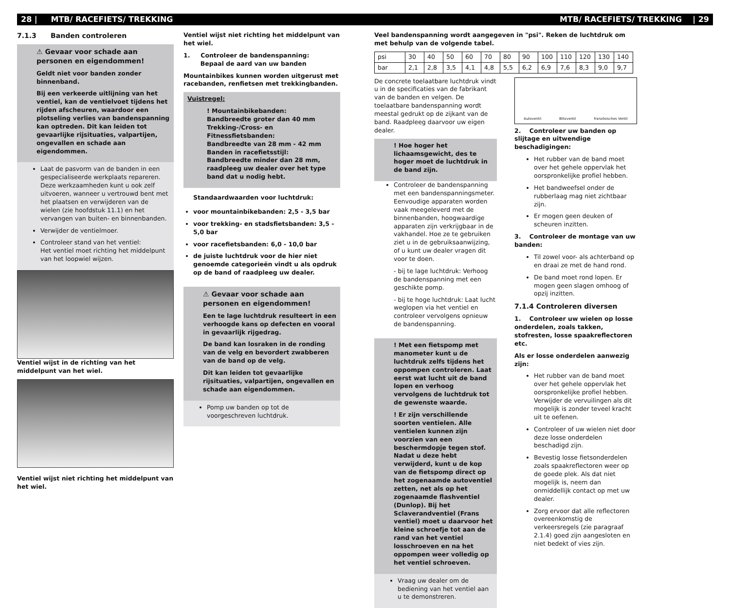28 | MTB/ RACEFIETS/ TREKKING MTB/ RACEFIETS/ TREKKING | 29
7.1.3 Banden controleren
⚠ Gevaar voor schade aan personen en eigendommen!
Geldt niet voor banden zonder binnenband.
Bij een verkeerde uitlijning van het ventiel, kan de ventielvoet tijdens het rijden afscheuren, waardoor een plotseling verlies van bandenspanning kan optreden. Dit kan leiden tot gevaarlijke rijsituaties, valpartijen, ongevallen en schade aan eigendommen.
Laat de pasvorm van de banden in een gespecialiseerde werkplaats repareren. Deze werkzaamheden kunt u ook zelf uitvoeren, wanneer u vertrouwd bent met het plaatsen en verwijderen van de wielen (zie hoofdstuk 11.1) en het vervangen van buiten- en binnenbanden.
Verwijder de ventielmoer.
Controleer stand van het ventiel:
Het ventiel moet richting het middelpunt van het loopwiel wijzen.
Ventiel wijst in de richting van het middelpunt van het wiel.
Ventiel wijst niet richting het middelpunt van het wiel.
Ventiel wijst niet richting het middelpunt van het wiel.
1. Controleer de bandenspanning:
Bepaal de aard van uw banden
Mountainbikes kunnen worden uitgerust met racebanden, renfietsen met trekkingbanden.
Vuistregel:
! Mountainbikebanden:
Bandbreedte groter dan 40 mm
Trekking-/Cross- en Fitnessfietsbanden:
Bandbreedte van 28 mm - 42 mm
Banden in racefietsstijl:
Bandbreedte minder dan 28 mm, raadpleeg uw dealer over het type band dat u nodig hebt.
Standaardwaarden voor luchtdruk:
voor mountainbikebanden: 2,5 - 3,5 bar
voor trekking- en stadsfietsbanden: 3,5 - 5,0 bar
voor racefietsbanden: 6,0 - 10,0 bar
de juiste luchtdruk voor de hier niet genoemde categorieën vindt u als opdruk op de band of raadpleeg uw dealer.
⚠ Gevaar voor schade aan personen en eigendommen!
Een te lage luchtdruk resulteert in een verhoogde kans op defecten en vooral in gevaarlijk rijgedrag.
De band kan losraken in de ronding van de velg en bevordert zwabberen van de band op de velg.
Dit kan leiden tot gevaarlijke rijsituaties, valpartijen, ongevallen en schade aan eigendommen.
Pomp uw banden op tot de voorgeschreven luchtdruk.
Veel bandenspanning wordt aangegeven in "psi". Reken de luchtdruk om met behulp van de volgende tabel.
| psi | 30 | 40 | 50 | 60 | 70 | 80 | 90 | 100 | 110 | 120 | 130 | 140 |
| bar | 2,1 | 2,8 | 3,5 | 4,1 | 4,8 | 5,5 | 6,2 | 6,9 | 7,6 | 8,3 | 9,0 | 9,7 |
De concrete toelaatbare luchtdruk vindt u in de specificaties van de fabrikant van de banden en velgen. De toelaatbare bandenspanning wordt meestal gedrukt op de zijkant van de band. Raadpleeg daarvoor uw eigen dealer.
! Hoe hoger het lichaamsgewicht, des te hoger moet de luchtdruk in de band zijn.
Controleer de bandenspanning met een bandenspanningsmeter. Eenvoudige apparaten worden vaak meegeleverd met de binnenbanden, hoogwaardige apparaten zijn verkrijgbaar in de vakhandel. Hoe ze te gebruiken ziet u in de gebruiksaanwijzing, of u kunt uw dealer vragen dit voor te doen.
- bij te lage luchtdruk: Verhoog de bandenspanning met een geschikte pomp.
- bij te hoge luchtdruk: Laat lucht weglopen via het ventiel en controleer vervolgens opnieuw de bandenspanning.
! Met een fietspomp met manometer kunt u de luchtdruk zelfs tijdens het oppompen controleren. Laat eerst wat lucht uit de band lopen en verhoog vervolgens de luchtdruk tot de gewenste waarde.
! Er zijn verschillende soorten ventielen. Alle ventielen kunnen zijn voorzien van een beschermdopje tegen stof. Nadat u deze hebt verwijderd, kunt u de kop van de fietspomp direct op het zogenaamde autoventiel zetten, net als op het zogenaamde flashventiel (Dunlop). Bij het Sclaverandventiel (Frans ventiel) moet u daarvoor het kleine schroefje tot aan de rand van het ventiel losschroeven en na het oppompen weer volledig op het ventiel schroeven.
Vraag uw dealer om de bediening van het ventiel aan u te demonstreren.
Autoventil Blitzventil französisches Ventil
2. Controleer uw banden op slijtage en uitwendige beschadigingen:
Het rubber van de band moet over het gehele oppervlak het oorspronkelijke profiel hebben.
Het bandweefsel onder de rubberlaag mag niet zichtbaar zijn.
Er mogen geen deuken of scheuren inzitten.
3. Controleer de montage van uw banden:
Til zowel voor- als achterband op en draai ze met de hand rond.
De band moet rond lopen. Er mogen geen slagen omhoog of opzij inzitten.
7.1.4 Controleren diversen
1. Controleer uw wielen op losse onderdelen, zoals takken, stofresten, losse spaakreflectoren etc.
Als er losse onderdelen aanwezig zijn:
Het rubber van de band moet over het gehele oppervlak het oorspronkelijke profiel hebben. Verwijder de vervuilingen als dit mogelijk is zonder teveel kracht uit te oefenen.
Controleer of uw wielen niet door deze losse onderdelen beschadigd zijn.
Bevestig losse fietsonderdelen zoals spaakreflectoren weer op de goede plek. Als dat niet mogelijk is, neem dan onmiddellijk contact op met uw dealer.
Zorg ervoor dat alle reflectoren overeenkomstig de verkeersregels (zie paragraaf 2.1.4) goed zijn aangesloten en niet bedekt of vies zijn.